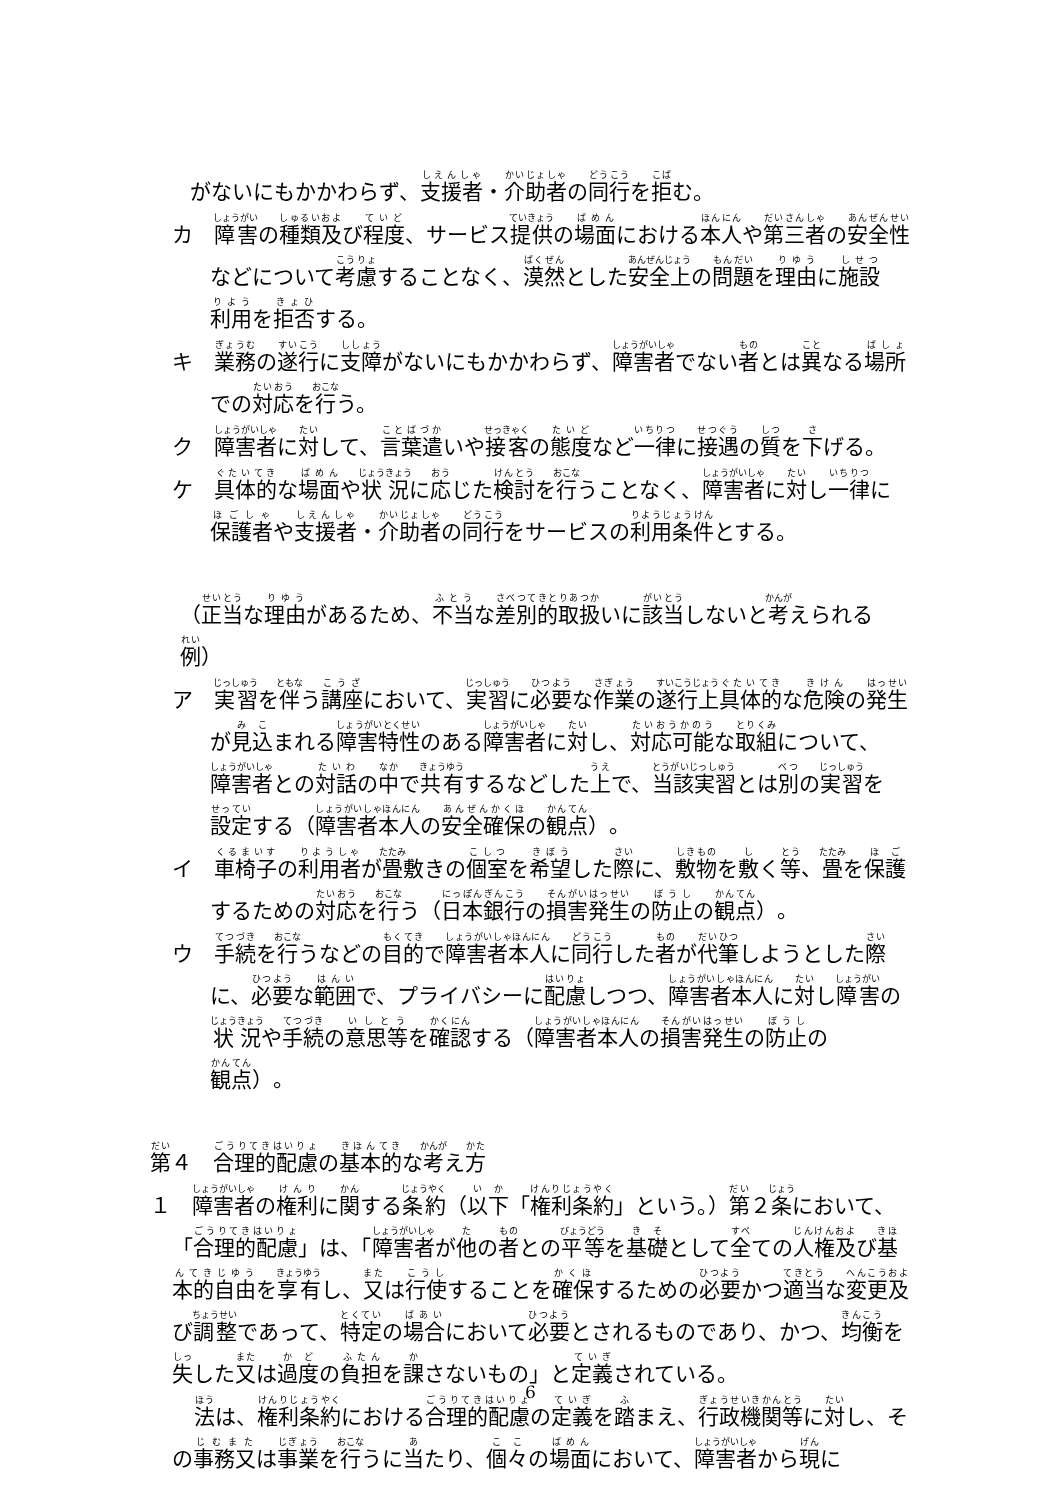がないにもかかわらず、支援者・介助者の同行を拒む。
カ　障害の種類及び程度、サービス提供の場面における本人や第三者の安全性などについて考慮することなく、漠然とした安全上の問題を理由に施設利用を拒否する。
キ　業務の遂行に支障がないにもかかわらず、障害者でない者とは異なる場所での対応を行う。
ク　障害者に対して、言葉遣いや接客の態度など一律に接遇の質を下げる。
ケ　具体的な場面や状況に応じた検討を行うことなく、障害者に対し一律に保護者や支援者・介助者の同行をサービスの利用条件とする。
（正当な理由があるため、不当な差別的取扱いに該当しないと考えられる例）
ア　実習を伴う講座において、実習に必要な作業の遂行上具体的な危険の発生が見込まれる障害特性のある障害者に対し、対応可能な取組について、障害者との対話の中で共有するなどした上で、当該実習とは別の実習を設定する（障害者本人の安全確保の観点）。
イ　車椅子の利用者が畳敷きの個室を希望した際に、敷物を敷く等、畳を保護するための対応を行う（日本銀行の損害発生の防止の観点）。
ウ　手続を行うなどの目的で障害者本人に同行した者が代筆しようとした際に、必要な範囲で、プライバシーに配慮しつつ、障害者本人に対し障害の状況や手続の意思等を確認する（障害者本人の損害発生の防止の観点）。
第４　合理的配慮の基本的な考え方
１　障害者の権利に関する条約（以下「権利条約」という。）第２条において、「合理的配慮」は、「障害者が他の者との平等を基礎として全ての人権及び基本的自由を享有し、又は行使することを確保するための必要かつ適当な変更及び調整であって、特定の場合において必要とされるものであり、かつ、均衡を失した又は過度の負担を課さないもの」と定義されている。
法は、権利条約における合理的配慮の定義を踏まえ、行政機関等に対し、その事務又は事業を行うに当たり、個々の場面において、障害者から現に
6